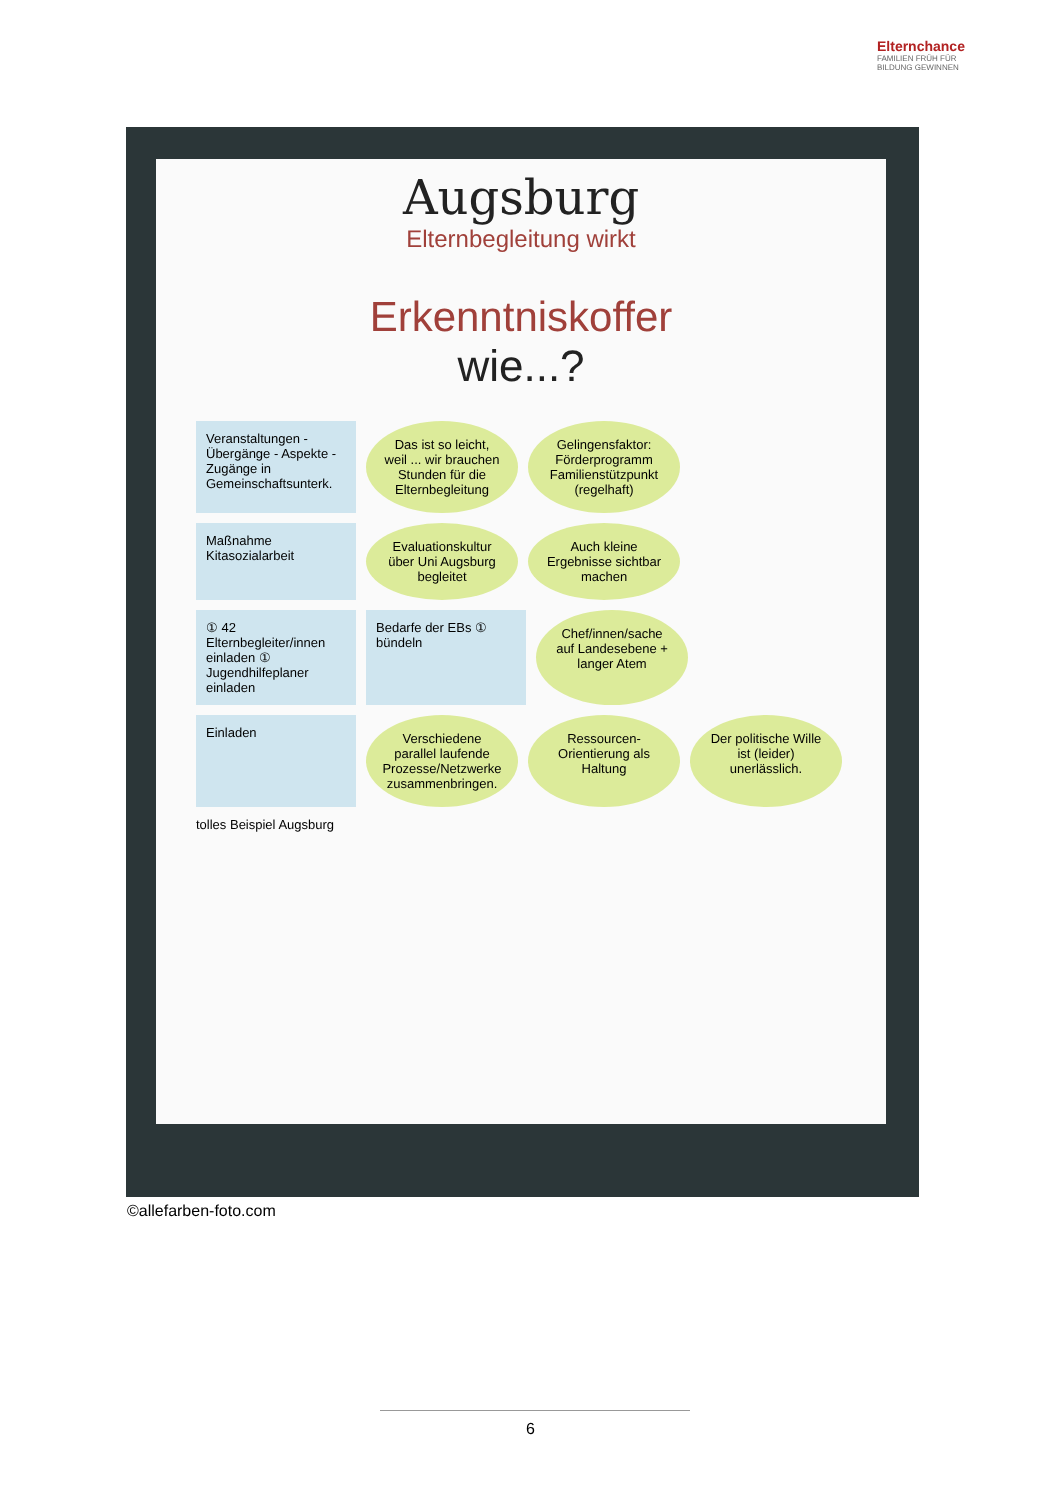Elternchance
FAMILIEN FRÜH FÜR
BILDUNG GEWINNEN
Augsburg
Elternbegleitung wirkt
Erkenntniskoffer
wie...?
Veranstaltungen - Übergänge - Aspekte - Zugänge in Gemeinschaftsunterk.
Das ist so leicht, weil ... wir brauchen Stunden für die Elternbegleitung
Gelingensfaktor: Förderprogramm Familienstützpunkt (regelhaft)
Maßnahme Kitasozialarbeit
Evaluationskultur über Uni Augsburg begleitet
Auch kleine Ergebnisse sichtbar machen
① 42 Elternbegleiter/innen einladen ① Jugendhilfeplaner einladen
Bedarfe der EBs ① bündeln
Chef/innen/sache auf Landesebene + langer Atem
Einladen
Verschiedene parallel laufende Prozesse/Netzwerke zusammenbringen.
Ressourcen-Orientierung als Haltung
Der politische Wille ist (leider) unerlässlich.
tolles Beispiel Augsburg
©allefarben-foto.com
6